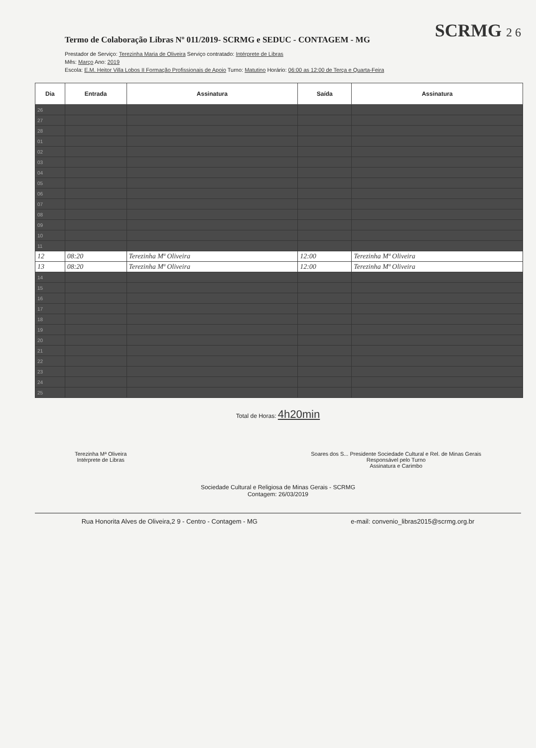Termo de Colaboração Libras Nº 011/2019- SCRMG e SEDUC - CONTAGEM - MG
SCRMG 2 6
Prestador de Serviço: Terezinha Maria de Oliveira Serviço contratado: Intérprete de Libras
Mês: Março Ano: 2019
Escola: E.M. Heitor Villa Lobos II Formação Profissionais de Apoio Turno: Matutino Horário: 06:00 as 12:00 de Terça e Quarta-Feira
| Dia | Entrada | Assinatura | Saída | Assinatura |
| --- | --- | --- | --- | --- |
| 26 | | | | |
| 27 | | | | |
| 28 | | | | |
| 01 | | | | |
| 02 | | | | |
| 03 | | | | |
| 04 | | | | |
| 05 | | | | |
| 06 | | | | |
| 07 | | | | |
| 08 | | | | |
| 09 | | | | |
| 10 | | | | |
| 11 | | | | |
| 12 | 08:20 | Terezinha Mª Oliveira | 12:00 | Terezinha Mª Oliveira |
| 13 | 08:20 | Terezinha Mª Oliveira | 12:00 | Terezinha Mª Oliveira |
| 14 | | | | |
| 15 | | | | |
| 16 | | | | |
| 17 | | | | |
| 18 | | | | |
| 19 | | | | |
| 20 | | | | |
| 21 | | | | |
| 22 | | | | |
| 23 | | | | |
| 24 | | | | |
| 25 | | | | |
Total de Horas: 4h20min
Terezinha Mª Oliveira
Intérprete de Libras
Soares dos S... Presidente Sociedade Cultural e Rel. de Minas Gerais
Responsável pelo Turno
Assinatura e Carimbo
Sociedade Cultural e Religiosa de Minas Gerais - SCRMG
Contagem: 26/03/2019
Rua Honorita Alves de Oliveira,2 9 - Centro - Contagem - MG e-mail: convenio_libras2015@scrmg.org.br